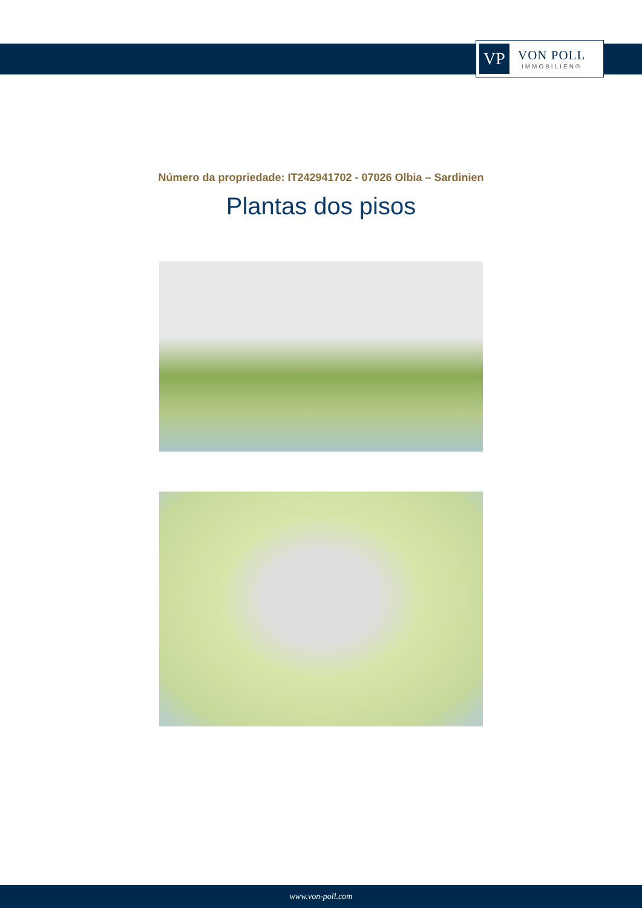VP
VON POLL
IMMOBILIEN®
Número da propriedade: IT242941702 - 07026 Olbia – Sardinien
Plantas dos pisos
www.von-poll.com